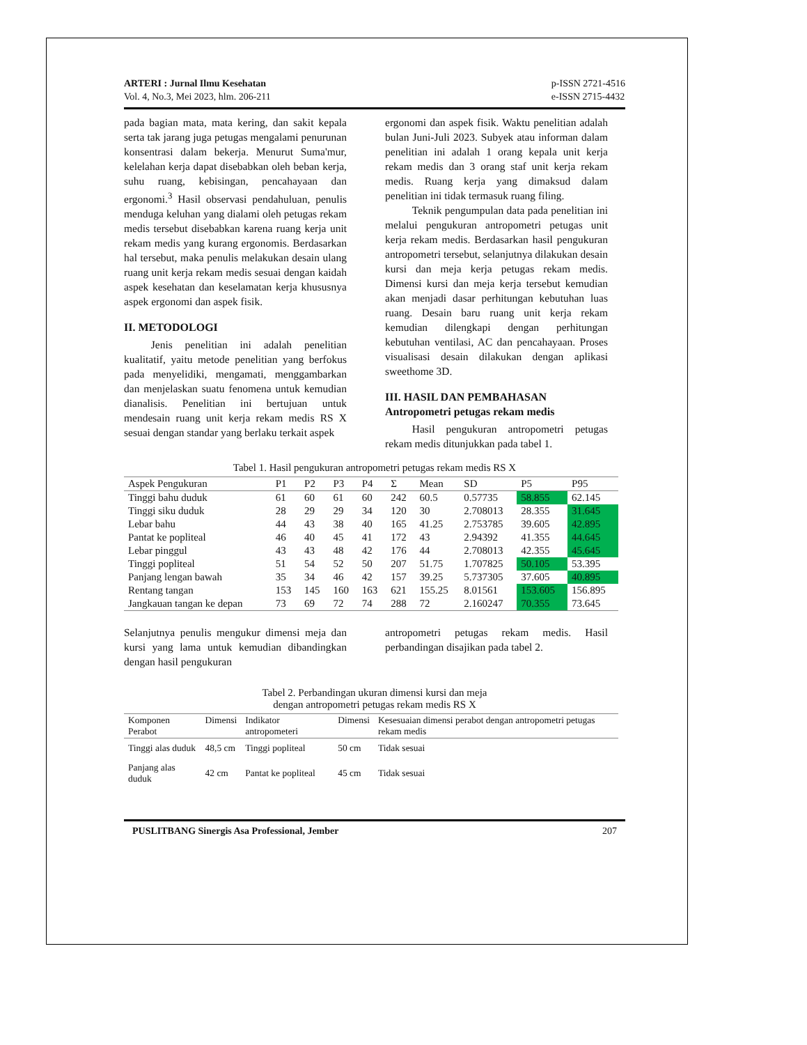ARTERI : Jurnal Ilmu Kesehatan
Vol. 4, No.3, Mei 2023, hlm. 206-211
p-ISSN 2721-4516
e-ISSN 2715-4432
pada bagian mata, mata kering, dan sakit kepala serta tak jarang juga petugas mengalami penurunan konsentrasi dalam bekerja. Menurut Suma'mur, kelelahan kerja dapat disebabkan oleh beban kerja, suhu ruang, kebisingan, pencahayaan dan ergonomi.<sup>3</sup> Hasil observasi pendahuluan, penulis menduga keluhan yang dialami oleh petugas rekam medis tersebut disebabkan karena ruang kerja unit rekam medis yang kurang ergonomis. Berdasarkan hal tersebut, maka penulis melakukan desain ulang ruang unit kerja rekam medis sesuai dengan kaidah aspek kesehatan dan keselamatan kerja khususnya aspek ergonomi dan aspek fisik.
II. METODOLOGI
   Jenis penelitian ini adalah penelitian kualitatif, yaitu metode penelitian yang berfokus pada menyelidiki, mengamati, menggambarkan dan menjelaskan suatu fenomena untuk kemudian dianalisis. Penelitian ini bertujuan untuk mendesain ruang unit kerja rekam medis RS X sesuai dengan standar yang berlaku terkait aspek
ergonomi dan aspek fisik. Waktu penelitian adalah bulan Juni-Juli 2023. Subyek atau informan dalam penelitian ini adalah 1 orang kepala unit kerja rekam medis dan 3 orang staf unit kerja rekam medis. Ruang kerja yang dimaksud dalam penelitian ini tidak termasuk ruang filing.
   Teknik pengumpulan data pada penelitian ini melalui pengukuran antropometri petugas unit kerja rekam medis. Berdasarkan hasil pengukuran antropometri tersebut, selanjutnya dilakukan desain kursi dan meja kerja petugas rekam medis. Dimensi kursi dan meja kerja tersebut kemudian akan menjadi dasar perhitungan kebutuhan luas ruang. Desain baru ruang unit kerja rekam kemudian dilengkapi dengan perhitungan kebutuhan ventilasi, AC dan pencahayaan. Proses visualisasi desain dilakukan dengan aplikasi sweethome 3D.
III. HASIL DAN PEMBAHASAN
Antropometri petugas rekam medis
   Hasil pengukuran antropometri petugas rekam medis ditunjukkan pada tabel 1.
Tabel 1. Hasil pengukuran antropometri petugas rekam medis RS X
| Aspek Pengukuran | P1 | P2 | P3 | P4 | Σ | Mean | SD | P5 | P95 |
| --- | --- | --- | --- | --- | --- | --- | --- | --- | --- |
| Tinggi bahu duduk | 61 | 60 | 61 | 60 | 242 | 60.5 | 0.57735 | 58.855 | 62.145 |
| Tinggi siku duduk | 28 | 29 | 29 | 34 | 120 | 30 | 2.708013 | 28.355 | 31.645 |
| Lebar bahu | 44 | 43 | 38 | 40 | 165 | 41.25 | 2.753785 | 39.605 | 42.895 |
| Pantat ke popliteal | 46 | 40 | 45 | 41 | 172 | 43 | 2.94392 | 41.355 | 44.645 |
| Lebar pinggul | 43 | 43 | 48 | 42 | 176 | 44 | 2.708013 | 42.355 | 45.645 |
| Tinggi popliteal | 51 | 54 | 52 | 50 | 207 | 51.75 | 1.707825 | 50.105 | 53.395 |
| Panjang lengan bawah | 35 | 34 | 46 | 42 | 157 | 39.25 | 5.737305 | 37.605 | 40.895 |
| Rentang tangan | 153 | 145 | 160 | 163 | 621 | 155.25 | 8.01561 | 153.605 | 156.895 |
| Jangkauan tangan ke depan | 73 | 69 | 72 | 74 | 288 | 72 | 2.160247 | 70.355 | 73.645 |
Selanjutnya penulis mengukur dimensi meja dan kursi yang lama untuk kemudian dibandingkan dengan hasil pengukuran
antropometri petugas rekam medis. Hasil perbandingan disajikan pada tabel 2.
Tabel 2. Perbandingan ukuran dimensi kursi dan meja
dengan antropometri petugas rekam medis RS X
| Komponen Perabot | Dimensi | Indikator antropometeri | Dimensi | Kesesuaian dimensi perabot dengan antropometri petugas rekam medis |
| --- | --- | --- | --- | --- |
| Tinggi alas duduk | 48,5 cm | Tinggi popliteal | 50 cm | Tidak sesuai |
| Panjang alas duduk | 42 cm | Pantat ke popliteal | 45 cm | Tidak sesuai |
PUSLITBANG Sinergis Asa Professional, Jember 207